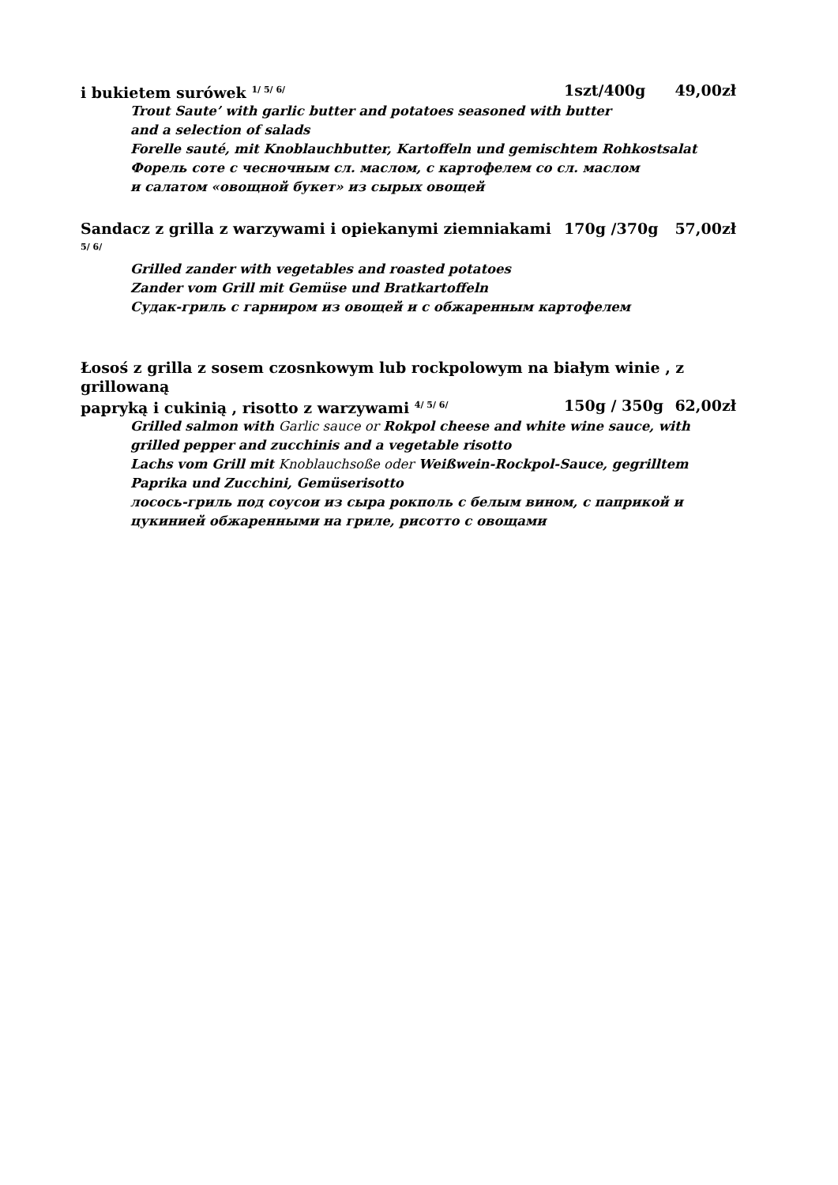i bukietem surówek <sup>1/ 5/ 6/</sup> 1szt/400g 49,00zł
Trout Saute’ with garlic butter and potatoes seasoned with butter
and a selection of salads
Forelle sauté, mit Knoblauchbutter, Kartoffeln und gemischtem Rohkostsalat
Форель соте с чесночным сл. маслом, с картофелем со сл. маслом
и салатом «овощной букет» из сырых овощей
Sandacz z grilla z warzywami i opiekanymi ziemniakami <sup>5/ 6/</sup> 170g /370g 57,00zł
Grilled zander with vegetables and roasted potatoes
Zander vom Grill mit Gemüse und Bratkartoffeln
Судак-гриль с гарниром из овощей и с обжаренным картофелем
Łosoś z grilla z sosem czosnkowym lub rockpolowym na białym winie , z grillowaną
papryką i cukinią , risotto z warzywami <sup>4/ 5/ 6/</sup> 150g / 350g 62,00zł
Grilled salmon with Garlic sauce or Rokpol cheese and white wine sauce, with grilled pepper and zucchinis and a vegetable risotto
Lachs vom Grill mit Knoblauchsoße oder Weißwein-Rockpol-Sauce, gegrilltem Paprika und Zucchini, Gemüserisotto
лосось-гриль под соусои из сыра рокполь с белым вином, с паприкой и цукинией обжаренными на гриле, рисотто с овощами